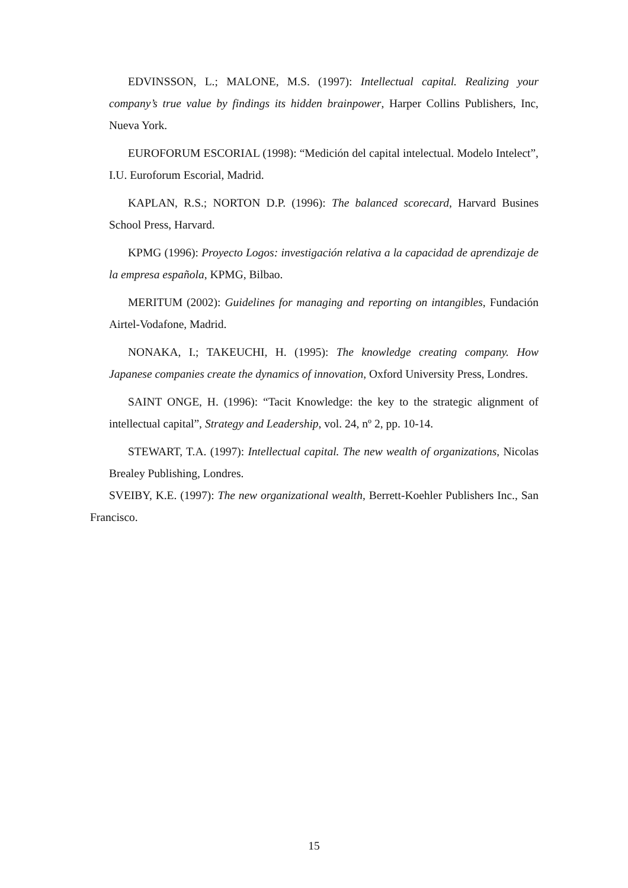EDVINSSON, L.; MALONE, M.S. (1997): Intellectual capital. Realizing your company’s true value by findings its hidden brainpower, Harper Collins Publishers, Inc, Nueva York.
EUROFORUM ESCORIAL (1998): “Medición del capital intelectual. Modelo Intelect”, I.U. Euroforum Escorial, Madrid.
KAPLAN, R.S.; NORTON D.P. (1996): The balanced scorecard, Harvard Busines School Press, Harvard.
KPMG (1996): Proyecto Logos: investigación relativa a la capacidad de aprendizaje de la empresa española, KPMG, Bilbao.
MERITUM (2002): Guidelines for managing and reporting on intangibles, Fundación Airtel-Vodafone, Madrid.
NONAKA, I.; TAKEUCHI, H. (1995): The knowledge creating company. How Japanese companies create the dynamics of innovation, Oxford University Press, Londres.
SAINT ONGE, H. (1996): “Tacit Knowledge: the key to the strategic alignment of intellectual capital”, Strategy and Leadership, vol. 24, nº 2, pp. 10-14.
STEWART, T.A. (1997): Intellectual capital. The new wealth of organizations, Nicolas Brealey Publishing, Londres.
SVEIBY, K.E. (1997): The new organizational wealth, Berrett-Koehler Publishers Inc., San Francisco.
15